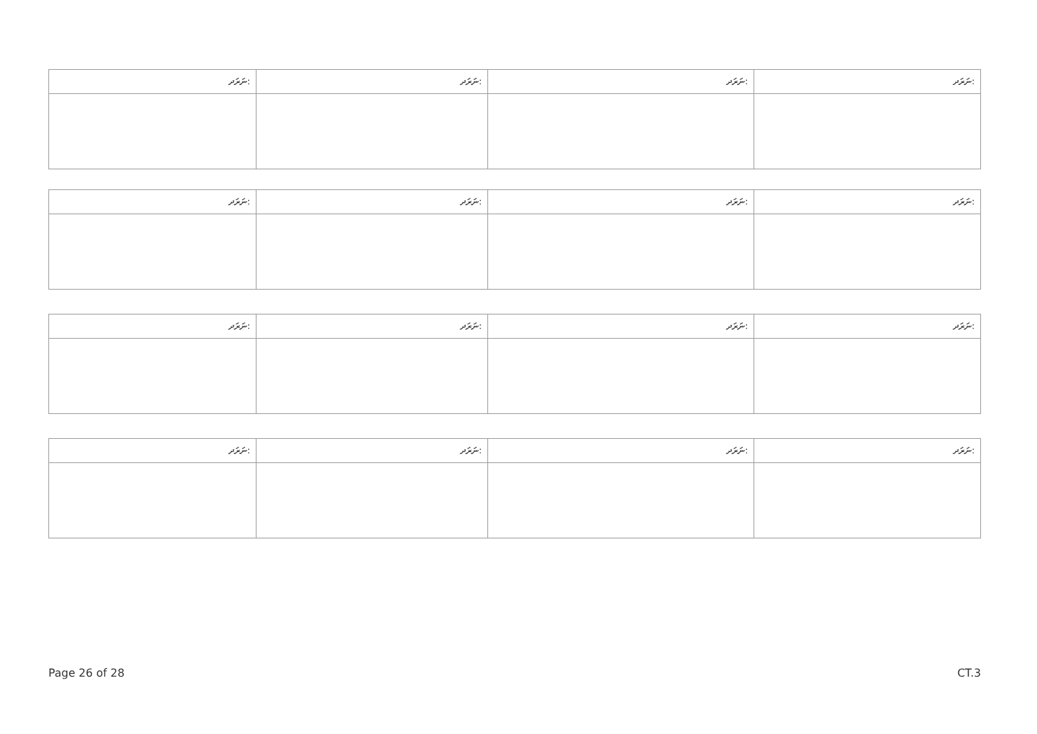| ނަރަދ: | ނަރަދ: | ނަރަދ: | ނަރަދ: |
| ނަރަދ: | ނަރަދ: | ނަރަދ: | ނަރަދ: |
| ނަރަދ: | ނަރަދ: | ނަރަދ: | ނަރަދ: |
| ނަރަދ: | ނަރަދ: | ނަރަދ: | ނަރަދ: |
Page 26 of 28 CT.3